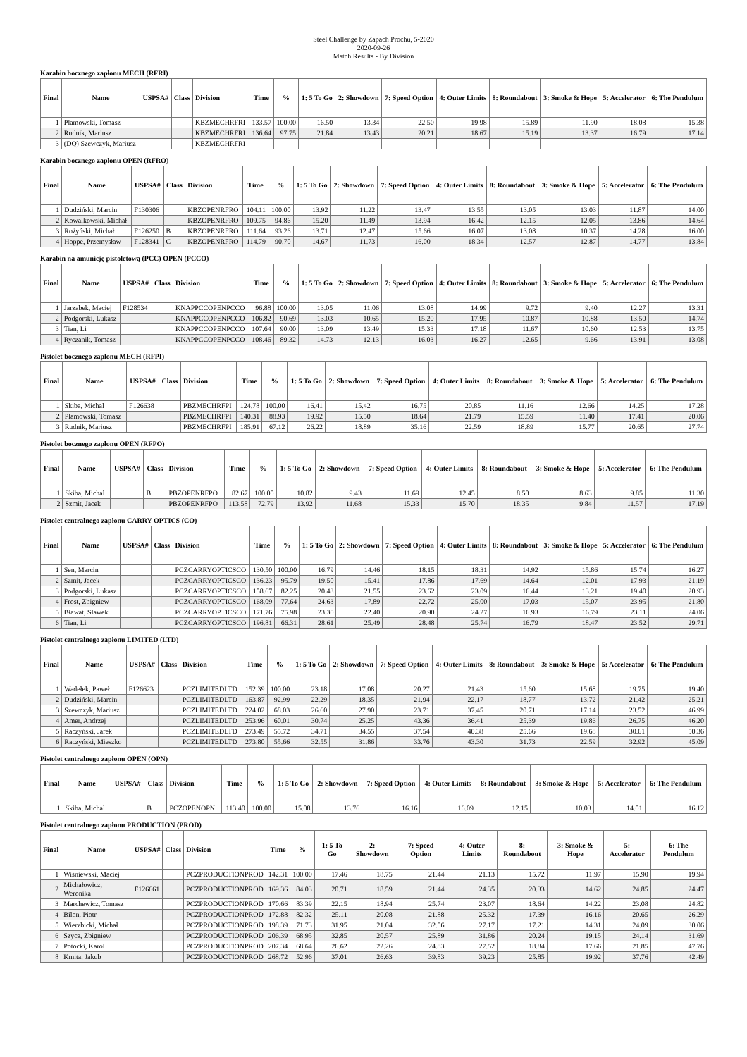Steel Challenge by Zapach Prochu, 5-2020
2020-09-26
Match Results - By Division
Karabin bocznego zapłonu MECH (RFRI)
| Final | Name | USPSA# | Class | Division | Time | % | 1: 5 To Go | 2: Showdown | 7: Speed Option | 4: Outer Limits | 8: Roundabout | 3: Smoke & Hope | 5: Accelerator | 6: The Pendulum |
| --- | --- | --- | --- | --- | --- | --- | --- | --- | --- | --- | --- | --- | --- | --- |
| 1 | Plamowski, Tomasz | | | KBZMECHRFRI | 133.57 | 100.00 | 16.50 | 13.34 | 22.50 | 19.98 | 15.89 | 11.90 | 18.08 | 15.38 |
| 2 | Rudnik, Mariusz | | | KBZMECHRFRI | 136.64 | 97.75 | 21.84 | 13.43 | 20.21 | 18.67 | 15.19 | 13.37 | 16.79 | 17.14 |
| 3 | (DQ) Szewczyk, Mariusz | | | KBZMECHRFRI | - | - | - | - | - | - | - | - | - | |
Karabin bocznego zapłonu OPEN (RFRO)
| Final | Name | USPSA# | Class | Division | Time | % | 1: 5 To Go | 2: Showdown | 7: Speed Option | 4: Outer Limits | 8: Roundabout | 3: Smoke & Hope | 5: Accelerator | 6: The Pendulum |
| --- | --- | --- | --- | --- | --- | --- | --- | --- | --- | --- | --- | --- | --- | --- |
| 1 | Dudziński, Marcin | F130306 | | KBZOPENRFRO | 104.11 | 100.00 | 13.92 | 11.22 | 13.47 | 13.55 | 13.05 | 13.03 | 11.87 | 14.00 |
| 2 | Kowalkowski, Michał | | | KBZOPENRFRO | 109.75 | 94.86 | 15.20 | 11.49 | 13.94 | 16.42 | 12.15 | 12.05 | 13.86 | 14.64 |
| 3 | Rożyński, Michał | F126250 | B | KBZOPENRFRO | 111.64 | 93.26 | 13.71 | 12.47 | 15.66 | 16.07 | 13.08 | 10.37 | 14.28 | 16.00 |
| 4 | Hoppe, Przemysław | F128341 | C | KBZOPENRFRO | 114.79 | 90.70 | 14.67 | 11.73 | 16.00 | 18.34 | 12.57 | 12.87 | 14.77 | 13.84 |
Karabin na amunicję pistoletową (PCC) OPEN (PCCO)
| Final | Name | USPSA# | Class | Division | Time | % | 1: 5 To Go | 2: Showdown | 7: Speed Option | 4: Outer Limits | 8: Roundabout | 3: Smoke & Hope | 5: Accelerator | 6: The Pendulum |
| --- | --- | --- | --- | --- | --- | --- | --- | --- | --- | --- | --- | --- | --- | --- |
| 1 | Jarzabek, Maciej | F128534 | | KNAPPCCOPENPCCO | 96.88 | 100.00 | 13.05 | 11.06 | 13.08 | 14.99 | 9.72 | 9.40 | 12.27 | 13.31 |
| 2 | Podgorski, Lukasz | | | KNAPPCCOPENPCCO | 106.82 | 90.69 | 13.03 | 10.65 | 15.20 | 17.95 | 10.87 | 10.88 | 13.50 | 14.74 |
| 3 | Tian, Li | | | KNAPPCCOPENPCCO | 107.64 | 90.00 | 13.09 | 13.49 | 15.33 | 17.18 | 11.67 | 10.60 | 12.53 | 13.75 |
| 4 | Ryczanik, Tomasz | | | KNAPPCCOPENPCCO | 108.46 | 89.32 | 14.73 | 12.13 | 16.03 | 16.27 | 12.65 | 9.66 | 13.91 | 13.08 |
Pistolet bocznego zapłonu MECH (RFPI)
| Final | Name | USPSA# | Class | Division | Time | % | 1: 5 To Go | 2: Showdown | 7: Speed Option | 4: Outer Limits | 8: Roundabout | 3: Smoke & Hope | 5: Accelerator | 6: The Pendulum |
| --- | --- | --- | --- | --- | --- | --- | --- | --- | --- | --- | --- | --- | --- | --- |
| 1 | Skiba, Michal | F126638 | | PBZMECHRFPI | 124.78 | 100.00 | 16.41 | 15.42 | 16.75 | 20.85 | 11.16 | 12.66 | 14.25 | 17.28 |
| 2 | Plamowski, Tomasz | | | PBZMECHRFPI | 140.31 | 88.93 | 19.92 | 15.50 | 18.64 | 21.79 | 15.59 | 11.40 | 17.41 | 20.06 |
| 3 | Rudnik, Mariusz | | | PBZMECHRFPI | 185.91 | 67.12 | 26.22 | 18.89 | 35.16 | 22.59 | 18.89 | 15.77 | 20.65 | 27.74 |
Pistolet bocznego zapłonu OPEN (RFPO)
| Final | Name | USPSA# | Class | Division | Time | % | 1: 5 To Go | 2: Showdown | 7: Speed Option | 4: Outer Limits | 8: Roundabout | 3: Smoke & Hope | 5: Accelerator | 6: The Pendulum |
| --- | --- | --- | --- | --- | --- | --- | --- | --- | --- | --- | --- | --- | --- | --- |
| 1 | Skiba, Michal | | B | PBZOPENRFPO | 82.67 | 100.00 | 10.82 | 9.43 | 11.69 | 12.45 | 8.50 | 8.63 | 9.85 | 11.30 |
| 2 | Szmit, Jacek | | | PBZOPENRFPO | 113.58 | 72.79 | 13.92 | 11.68 | 15.33 | 15.70 | 18.35 | 9.84 | 11.57 | 17.19 |
Pistolet centralnego zapłonu CARRY OPTICS (CO)
| Final | Name | USPSA# | Class | Division | Time | % | 1: 5 To Go | 2: Showdown | 7: Speed Option | 4: Outer Limits | 8: Roundabout | 3: Smoke & Hope | 5: Accelerator | 6: The Pendulum |
| --- | --- | --- | --- | --- | --- | --- | --- | --- | --- | --- | --- | --- | --- | --- |
| 1 | Sen, Marcin | | | PCZCARRYOPTICSCO | 130.50 | 100.00 | 16.79 | 14.46 | 18.15 | 18.31 | 14.92 | 15.86 | 15.74 | 16.27 |
| 2 | Szmit, Jacek | | | PCZCARRYOPTICSCO | 136.23 | 95.79 | 19.50 | 15.41 | 17.86 | 17.69 | 14.64 | 12.01 | 17.93 | 21.19 |
| 3 | Podgorski, Lukasz | | | PCZCARRYOPTICSCO | 158.67 | 82.25 | 20.43 | 21.55 | 23.62 | 23.09 | 16.44 | 13.21 | 19.40 | 20.93 |
| 4 | Frost, Zbigniew | | | PCZCARRYOPTICSCO | 168.09 | 77.64 | 24.63 | 17.89 | 22.72 | 25.00 | 17.03 | 15.07 | 23.95 | 21.80 |
| 5 | Bławat, Sławek | | | PCZCARRYOPTICSCO | 171.76 | 75.98 | 23.30 | 22.40 | 20.90 | 24.27 | 16.93 | 16.79 | 23.11 | 24.06 |
| 6 | Tian, Li | | | PCZCARRYOPTICSCO | 196.81 | 66.31 | 28.61 | 25.49 | 28.48 | 25.74 | 16.79 | 18.47 | 23.52 | 29.71 |
Pistolet centralnego zapłonu LIMITED (LTD)
| Final | Name | USPSA# | Class | Division | Time | % | 1: 5 To Go | 2: Showdown | 7: Speed Option | 4: Outer Limits | 8: Roundabout | 3: Smoke & Hope | 5: Accelerator | 6: The Pendulum |
| --- | --- | --- | --- | --- | --- | --- | --- | --- | --- | --- | --- | --- | --- | --- |
| 1 | Wadełek, Paweł | F126623 | | PCZLIMITEDLTD | 152.39 | 100.00 | 23.18 | 17.08 | 20.27 | 21.43 | 15.60 | 15.68 | 19.75 | 19.40 |
| 2 | Dudziński, Marcin | | | PCZLIMITEDLTD | 163.87 | 92.99 | 22.29 | 18.35 | 21.94 | 22.17 | 18.77 | 13.72 | 21.42 | 25.21 |
| 3 | Szewczyk, Mariusz | | | PCZLIMITEDLTD | 224.02 | 68.03 | 26.60 | 27.90 | 23.71 | 37.45 | 20.71 | 17.14 | 23.52 | 46.99 |
| 4 | Amer, Andrzej | | | PCZLIMITEDLTD | 253.96 | 60.01 | 30.74 | 25.25 | 43.36 | 36.41 | 25.39 | 19.86 | 26.75 | 46.20 |
| 5 | Raczyński, Jarek | | | PCZLIMITEDLTD | 273.49 | 55.72 | 34.71 | 34.55 | 37.54 | 40.38 | 25.66 | 19.68 | 30.61 | 50.36 |
| 6 | Raczyński, Mieszko | | | PCZLIMITEDLTD | 273.80 | 55.66 | 32.55 | 31.86 | 33.76 | 43.30 | 31.73 | 22.59 | 32.92 | 45.09 |
Pistolet centralnego zapłonu OPEN (OPN)
| Final | Name | USPSA# | Class | Division | Time | % | 1: 5 To Go | 2: Showdown | 7: Speed Option | 4: Outer Limits | 8: Roundabout | 3: Smoke & Hope | 5: Accelerator | 6: The Pendulum |
| --- | --- | --- | --- | --- | --- | --- | --- | --- | --- | --- | --- | --- | --- | --- |
| 1 | Skiba, Michal | | B | PCZOPENOPN | 113.40 | 100.00 | 15.08 | 13.76 | 16.16 | 16.09 | 12.15 | 10.03 | 14.01 | 16.12 |
Pistolet centralnego zapłonu PRODUCTION (PROD)
| Final | Name | USPSA# | Class | Division | Time | % | 1: 5 To Go | 2: Showdown | 7: Speed Option | 4: Outer Limits | 8: Roundabout | 3: Smoke & Hope | 5: Accelerator | 6: The Pendulum |
| --- | --- | --- | --- | --- | --- | --- | --- | --- | --- | --- | --- | --- | --- | --- |
| 1 | Wiśniewski, Maciej | | | PCZPRODUCTIONPROD | 142.31 | 100.00 | 17.46 | 18.75 | 21.44 | 21.13 | 15.72 | 11.97 | 15.90 | 19.94 |
| 2 | Michałowicz, Weronika | F126661 | | PCZPRODUCTIONPROD | 169.36 | 84.03 | 20.71 | 18.59 | 21.44 | 24.35 | 20.33 | 14.62 | 24.85 | 24.47 |
| 3 | Marchewicz, Tomasz | | | PCZPRODUCTIONPROD | 170.66 | 83.39 | 22.15 | 18.94 | 25.74 | 23.07 | 18.64 | 14.22 | 23.08 | 24.82 |
| 4 | Bilon, Piotr | | | PCZPRODUCTIONPROD | 172.88 | 82.32 | 25.11 | 20.08 | 21.88 | 25.32 | 17.39 | 16.16 | 20.65 | 26.29 |
| 5 | Wierzbicki, Michał | | | PCZPRODUCTIONPROD | 198.39 | 71.73 | 31.95 | 21.04 | 32.56 | 27.17 | 17.21 | 14.31 | 24.09 | 30.06 |
| 6 | Szyca, Zbigniew | | | PCZPRODUCTIONPROD | 206.39 | 68.95 | 32.85 | 20.57 | 25.89 | 31.86 | 20.24 | 19.15 | 24.14 | 31.69 |
| 7 | Potocki, Karol | | | PCZPRODUCTIONPROD | 207.34 | 68.64 | 26.62 | 22.26 | 24.83 | 27.52 | 18.84 | 17.66 | 21.85 | 47.76 |
| 8 | Kmita, Jakub | | | PCZPRODUCTIONPROD | 268.72 | 52.96 | 37.01 | 26.63 | 39.83 | 39.23 | 25.85 | 19.92 | 37.76 | 42.49 |